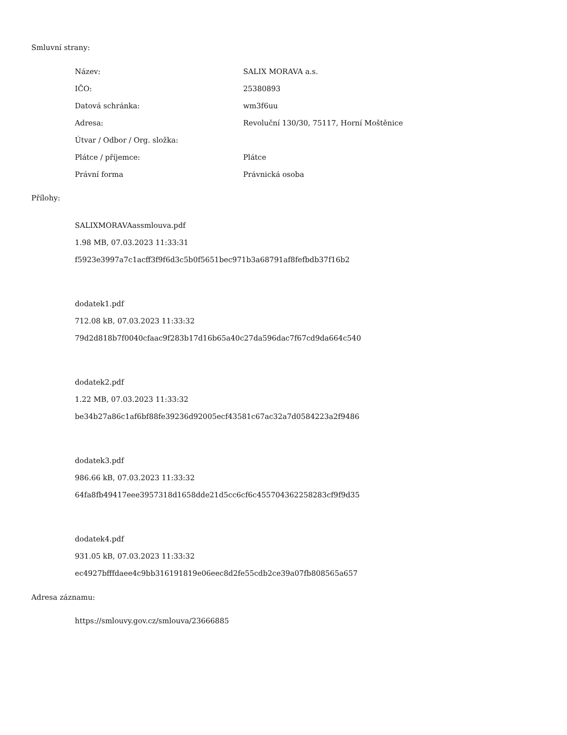Smluvní strany:
| Název: | SALIX MORAVA a.s. |
| IČO: | 25380893 |
| Datová schránka: | wm3f6uu |
| Adresa: | Revoluční 130/30, 75117, Horní Moštěnice |
| Útvar / Odbor / Org. složka: | |
| Plátce / příjemce: | Plátce |
| Právní forma | Právnická osoba |
Přílohy:
SALIXMORAVAassmlouva.pdf
1.98 MB, 07.03.2023 11:33:31
f5923e3997a7c1acff3f9f6d3c5b0f5651bec971b3a68791af8fefbdb37f16b2
dodatek1.pdf
712.08 kB, 07.03.2023 11:33:32
79d2d818b7f0040cfaac9f283b17d16b65a40c27da596dac7f67cd9da664c540
dodatek2.pdf
1.22 MB, 07.03.2023 11:33:32
be34b27a86c1af6bf88fe39236d92005ecf43581c67ac32a7d0584223a2f9486
dodatek3.pdf
986.66 kB, 07.03.2023 11:33:32
64fa8fb49417eee3957318d1658dde21d5cc6cf6c455704362258283cf9f9d35
dodatek4.pdf
931.05 kB, 07.03.2023 11:33:32
ec4927bfffdaee4c9bb316191819e06eec8d2fe55cdb2ce39a07fb808565a657
Adresa záznamu:
https://smlouvy.gov.cz/smlouva/23666885